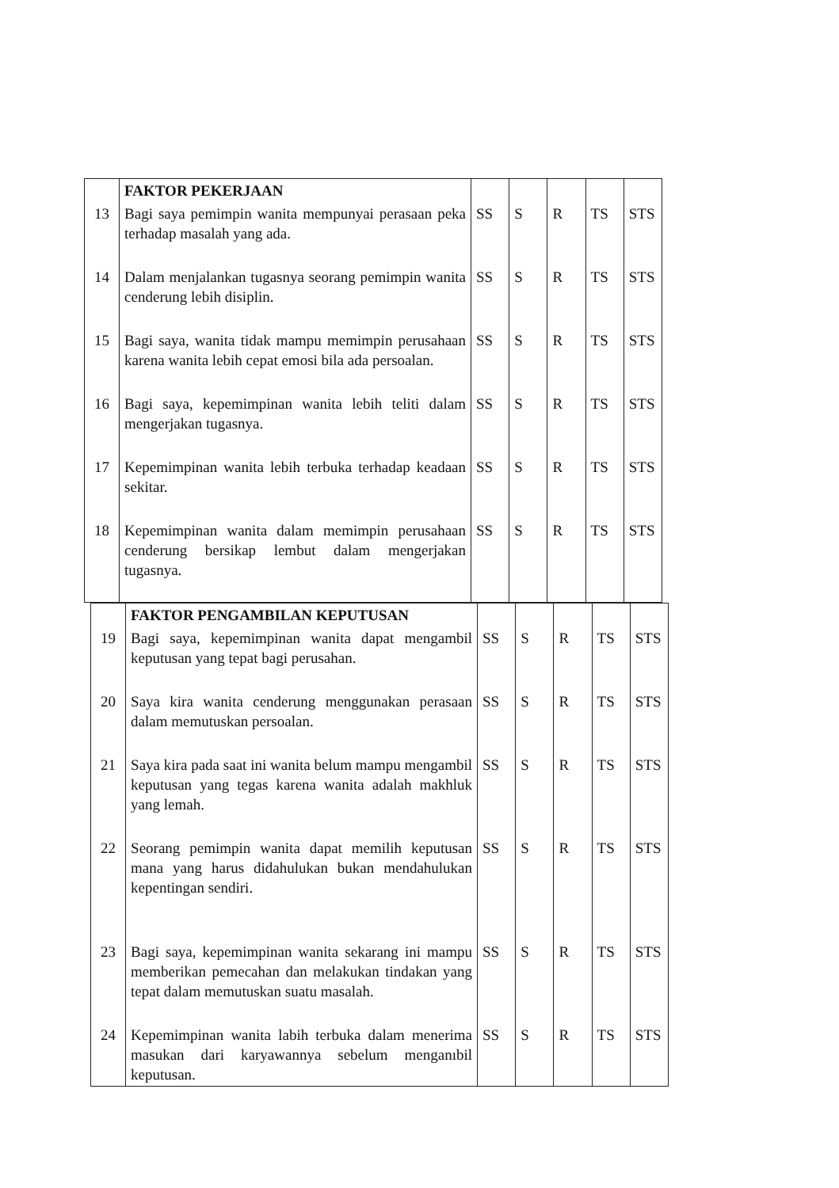| | FAKTOR PEKERJAAN | | | | | |
| 13 | Bagi saya pemimpin wanita mempunyai perasaan peka terhadap masalah yang ada. | SS | S | R | TS | STS |
| 14 | Dalam menjalankan tugasnya seorang pemimpin wanita cenderung lebih disiplin. | SS | S | R | TS | STS |
| 15 | Bagi saya, wanita tidak mampu memimpin perusahaan karena wanita lebih cepat emosi bila ada persoalan. | SS | S | R | TS | STS |
| 16 | Bagi saya, kepemimpinan wanita lebih teliti dalam mengerjakan tugasnya. | SS | S | R | TS | STS |
| 17 | Kepemimpinan wanita lebih terbuka terhadap keadaan sekitar. | SS | S | R | TS | STS |
| 18 | Kepemimpinan wanita dalam memimpin perusahaan cenderung bersikap lembut dalam mengerjakan tugasnya. | SS | S | R | TS | STS |
| | FAKTOR PENGAMBILAN KEPUTUSAN | | | | | |
| 19 | Bagi saya, kepemimpinan wanita dapat mengambil keputusan yang tepat bagi perusahan. | SS | S | R | TS | STS |
| 20 | Saya kira wanita cenderung menggunakan perasaan dalam memutuskan persoalan. | SS | S | R | TS | STS |
| 21 | Saya kira pada saat ini wanita belum mampu mengambil keputusan yang tegas karena wanita adalah makhluk yang lemah. | SS | S | R | TS | STS |
| 22 | Seorang pemimpin wanita dapat memilih keputusan mana yang harus didahulukan bukan mendahulukan kepentingan sendiri. | SS | S | R | TS | STS |
| 23 | Bagi saya, kepemimpinan wanita sekarang ini mampu memberikan pemecahan dan melakukan tindakan yang tepat dalam memutuskan suatu masalah. | SS | S | R | TS | STS |
| 24 | Kepemimpinan wanita labih terbuka dalam menerima masukan dari karyawannya sebelum menganıbil keputusan. | SS | S | R | TS | STS |